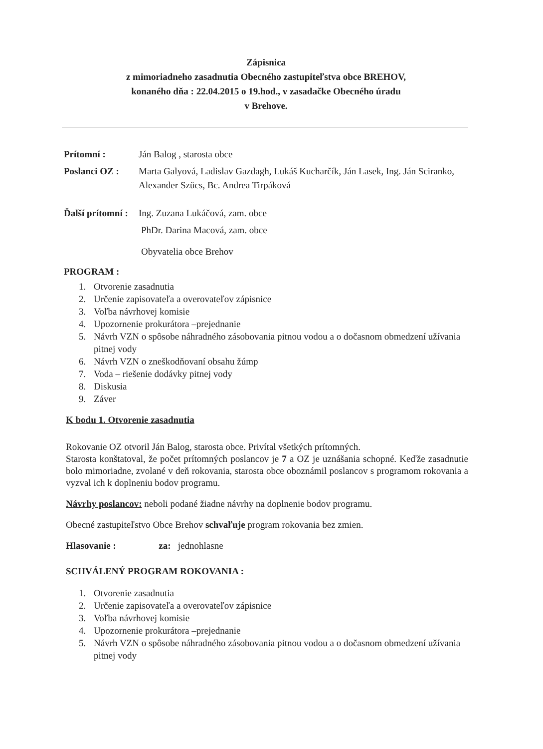Zápisnica
z mimoriadneho zasadnutia Obecného zastupiteľstva obce BREHOV,
konaného dňa : 22.04.2015 o 19.hod., v zasadačke Obecného úradu
v Brehove.
Prítomní : Ján Balog , starosta obce
Poslanci OZ : Marta Galyová, Ladislav Gazdagh, Lukáš Kucharčík, Ján Lasek, Ing. Ján Sciranko, Alexander Szücs, Bc. Andrea Tirpáková
Ďalší prítomní :
Ing. Zuzana Lukáčová, zam. obce
PhDr. Darina Macová, zam. obce
Obyvatelia obce Brehov
PROGRAM :
1. Otvorenie zasadnutia
2. Určenie zapisovateľa a overovateľov zápisnice
3. Voľba návrhovej komisie
4. Upozornenie prokurátora –prejednanie
5. Návrh VZN o spôsobe náhradného zásobovania pitnou vodou a o dočasnom obmedzení užívania pitnej vody
6. Návrh VZN o zneškodňovaní obsahu žúmp
7. Voda – riešenie dodávky pitnej vody
8. Diskusia
9. Záver
K bodu 1. Otvorenie zasadnutia
Rokovanie OZ otvoril Ján Balog, starosta obce. Privítal všetkých prítomných.
Starosta konštatoval, že počet prítomných poslancov je 7 a OZ je uznášania schopné. Keďže zasadnutie bolo mimoriadne, zvolané v deň rokovania, starosta obce oboznámil poslancov s programom rokovania a vyzval ich k doplneniu bodov programu.
Návrhy poslancov: neboli podané žiadne návrhy na doplnenie bodov programu.
Obecné zastupiteľstvo Obce Brehov schvaľuje program rokovania bez zmien.
Hlasovanie : za: jednohlasne
SCHVÁLENÝ PROGRAM ROKOVANIA :
1. Otvorenie zasadnutia
2. Určenie zapisovateľa a overovateľov zápisnice
3. Voľba návrhovej komisie
4. Upozornenie prokurátora –prejednanie
5. Návrh VZN o spôsobe náhradného zásobovania pitnou vodou a o dočasnom obmedzení užívania pitnej vody